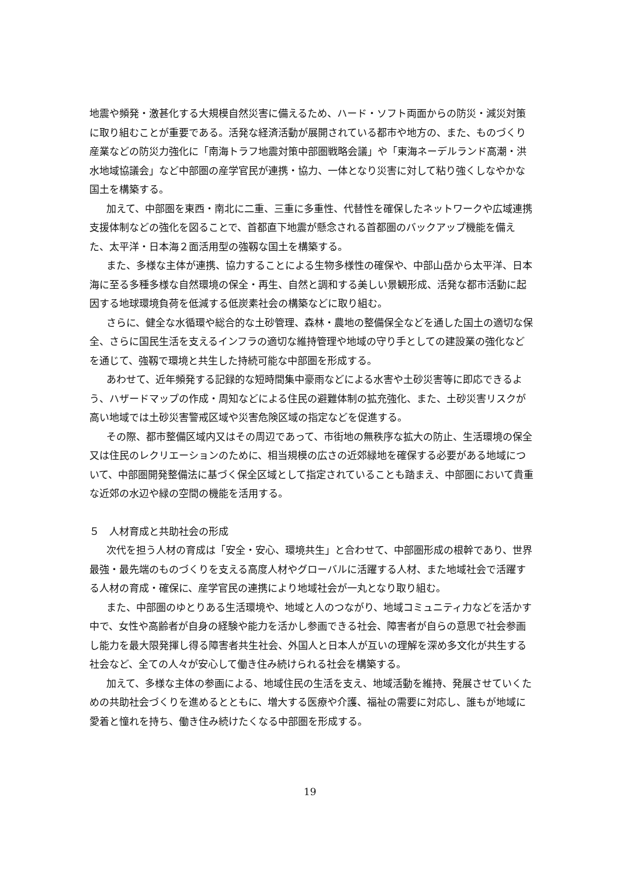地震や頻発・激甚化する大規模自然災害に備えるため、ハード・ソフト両面からの防災・減災対策に取り組むことが重要である。活発な経済活動が展開されている都市や地方の、また、ものづくり産業などの防災力強化に「南海トラフ地震対策中部圏戦略会議」や「東海ネーデルランド高潮・洪水地域協議会」など中部圏の産学官民が連携・協力、一体となり災害に対して粘り強くしなやかな国土を構築する。
加えて、中部圏を東西・南北に二重、三重に多重性、代替性を確保したネットワークや広域連携支援体制などの強化を図ることで、首都直下地震が懸念される首都圏のバックアップ機能を備えた、太平洋・日本海２面活用型の強靱な国土を構築する。
また、多様な主体が連携、協力することによる生物多様性の確保や、中部山岳から太平洋、日本海に至る多種多様な自然環境の保全・再生、自然と調和する美しい景観形成、活発な都市活動に起因する地球環境負荷を低減する低炭素社会の構築などに取り組む。
さらに、健全な水循環や総合的な土砂管理、森林・農地の整備保全などを通した国土の適切な保全、さらに国民生活を支えるインフラの適切な維持管理や地域の守り手としての建設業の強化などを通じて、強靱で環境と共生した持続可能な中部圏を形成する。
あわせて、近年頻発する記録的な短時間集中豪雨などによる水害や土砂災害等に即応できるよう、ハザードマップの作成・周知などによる住民の避難体制の拡充強化、また、土砂災害リスクが高い地域では土砂災害警戒区域や災害危険区域の指定などを促進する。
その際、都市整備区域内又はその周辺であって、市街地の無秩序な拡大の防止、生活環境の保全又は住民のレクリエーションのために、相当規模の広さの近郊緑地を確保する必要がある地域について、中部圏開発整備法に基づく保全区域として指定されていることも踏まえ、中部圏において貴重な近郊の水辺や緑の空間の機能を活用する。
５　人材育成と共助社会の形成
次代を担う人材の育成は「安全・安心、環境共生」と合わせて、中部圏形成の根幹であり、世界最強・最先端のものづくりを支える高度人材やグローバルに活躍する人材、また地域社会で活躍する人材の育成・確保に、産学官民の連携により地域社会が一丸となり取り組む。
また、中部圏のゆとりある生活環境や、地域と人のつながり、地域コミュニティ力などを活かす中で、女性や高齢者が自身の経験や能力を活かし参画できる社会、障害者が自らの意思で社会参画し能力を最大限発揮し得る障害者共生社会、外国人と日本人が互いの理解を深め多文化が共生する社会など、全ての人々が安心して働き住み続けられる社会を構築する。
加えて、多様な主体の参画による、地域住民の生活を支え、地域活動を維持、発展させていくための共助社会づくりを進めるとともに、増大する医療や介護、福祉の需要に対応し、誰もが地域に愛着と憧れを持ち、働き住み続けたくなる中部圏を形成する。
19